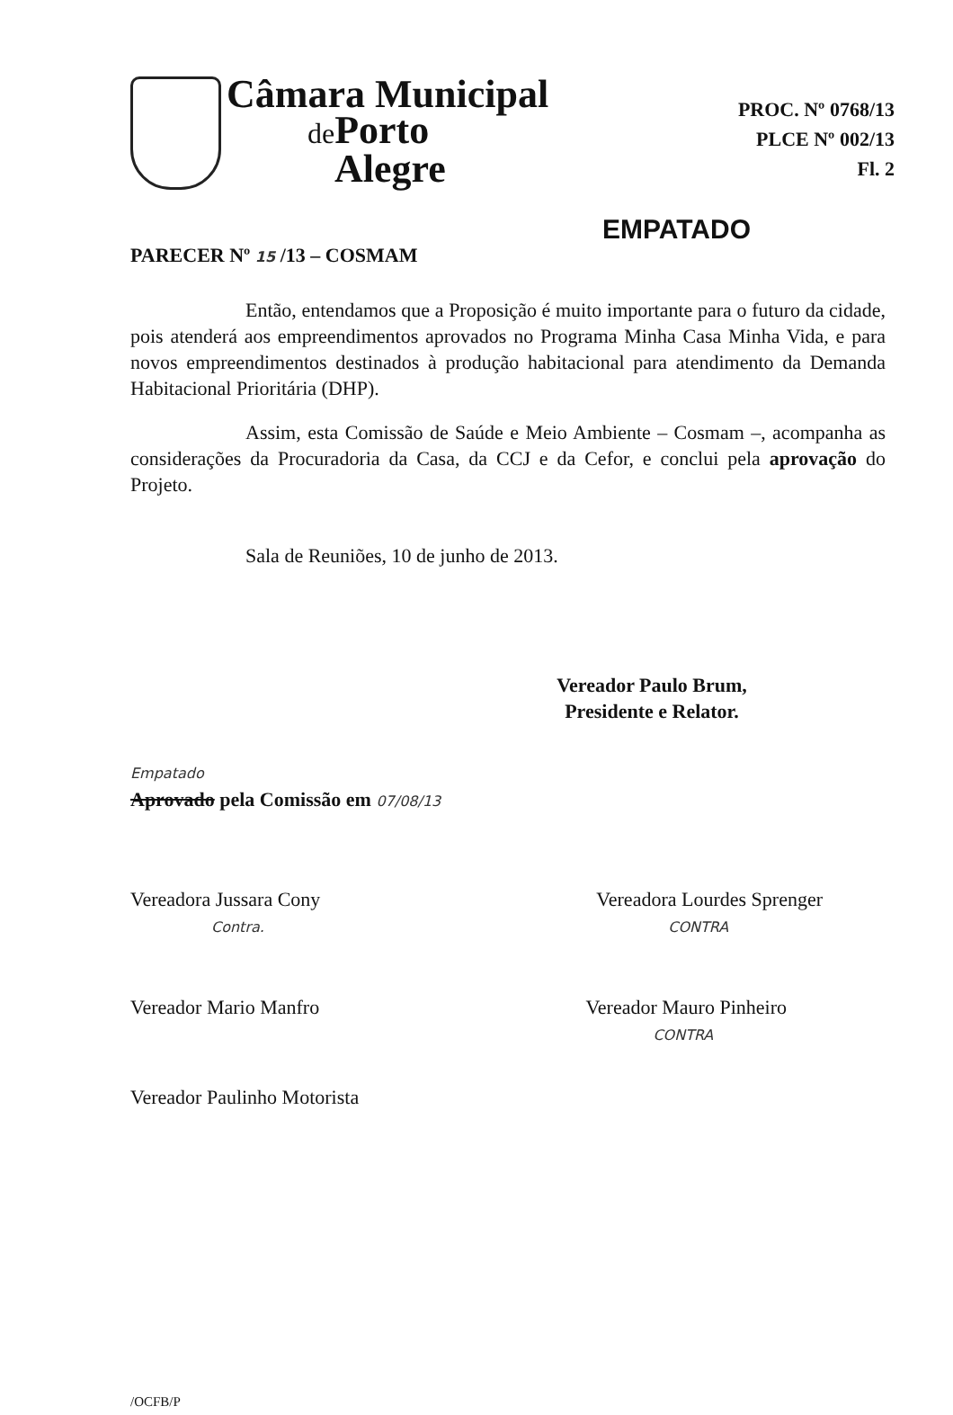Câmara Municipal
de Porto
Alegre
PROC. Nº 0768/13
PLCE Nº 002/13
Fl. 2
EMPATADO
PARECER Nº 15 /13 – COSMAM
Então, entendamos que a Proposição é muito importante para o futuro da cidade, pois atenderá aos empreendimentos aprovados no Programa Minha Casa Minha Vida, e para novos empreendimentos destinados à produção habitacional para atendimento da Demanda Habitacional Prioritária (DHP).
Assim, esta Comissão de Saúde e Meio Ambiente – Cosmam –, acompanha as considerações da Procuradoria da Casa, da CCJ e da Cefor, e conclui pela aprovação do Projeto.
Sala de Reuniões, 10 de junho de 2013.
Vereador Paulo Brum,
Presidente e Relator.
Empatado
Aprovado pela Comissão em 07/08/13
Vereadora Jussara Cony
Contra.
Vereadora Lourdes Sprenger
CONTRA
Vereador Mario Manfro Vereador Mauro Pinheiro
CONTRA
Vereador Paulinho Motorista
/OCFB/P